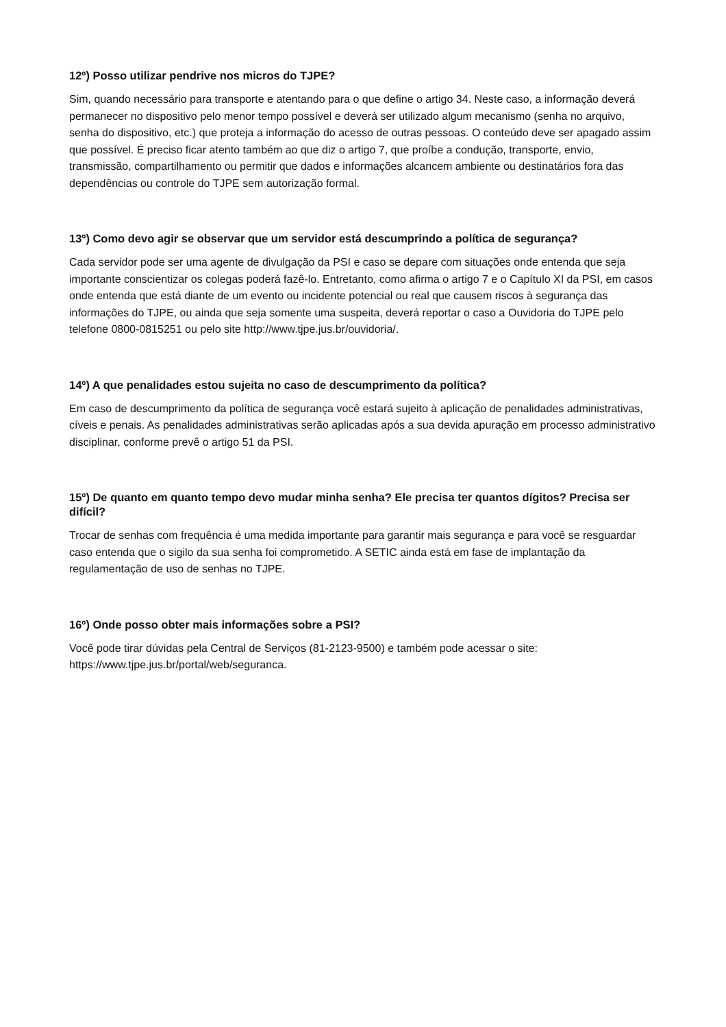12º) Posso utilizar pendrive nos micros do TJPE?
Sim, quando necessário para transporte e atentando para o que define o artigo 34. Neste caso, a informação deverá permanecer no dispositivo pelo menor tempo possível e deverá ser utilizado algum mecanismo (senha no arquivo, senha do dispositivo, etc.) que proteja a informação do acesso de outras pessoas. O conteúdo deve ser apagado assim que possível. É preciso ficar atento também ao que diz o artigo 7, que proíbe a condução, transporte, envio, transmissão, compartilhamento ou permitir que dados e informações alcancem ambiente ou destinatários fora das dependências ou controle do TJPE sem autorização formal.
13º) Como devo agir se observar que um servidor está descumprindo a política de segurança?
Cada servidor pode ser uma agente de divulgação da PSI e caso se depare com situações onde entenda que seja importante conscientizar os colegas poderá fazê-lo. Entretanto, como afirma o artigo 7 e o Capítulo XI da PSI, em casos onde entenda que está diante de um evento ou incidente potencial ou real que causem riscos à segurança das informações do TJPE, ou ainda que seja somente uma suspeita, deverá reportar o caso a Ouvidoria do TJPE pelo telefone 0800-0815251 ou pelo site http://www.tjpe.jus.br/ouvidoria/.
14º) A que penalidades estou sujeita no caso de descumprimento da política?
Em caso de descumprimento da política de segurança você estará sujeito à aplicação de penalidades administrativas, cíveis e penais. As penalidades administrativas serão aplicadas após a sua devida apuração em processo administrativo disciplinar, conforme prevê o artigo 51 da PSI.
15º) De quanto em quanto tempo devo mudar minha senha? Ele precisa ter quantos dígitos? Precisa ser difícil?
Trocar de senhas com frequência é uma medida importante para garantir mais segurança e para você se resguardar caso entenda que o sigilo da sua senha foi comprometido. A SETIC ainda está em fase de implantação da regulamentação de uso de senhas no TJPE.
16º) Onde posso obter mais informações sobre a PSI?
Você pode tirar dúvidas pela Central de Serviços (81-2123-9500) e também pode acessar o site: https://www.tjpe.jus.br/portal/web/seguranca.